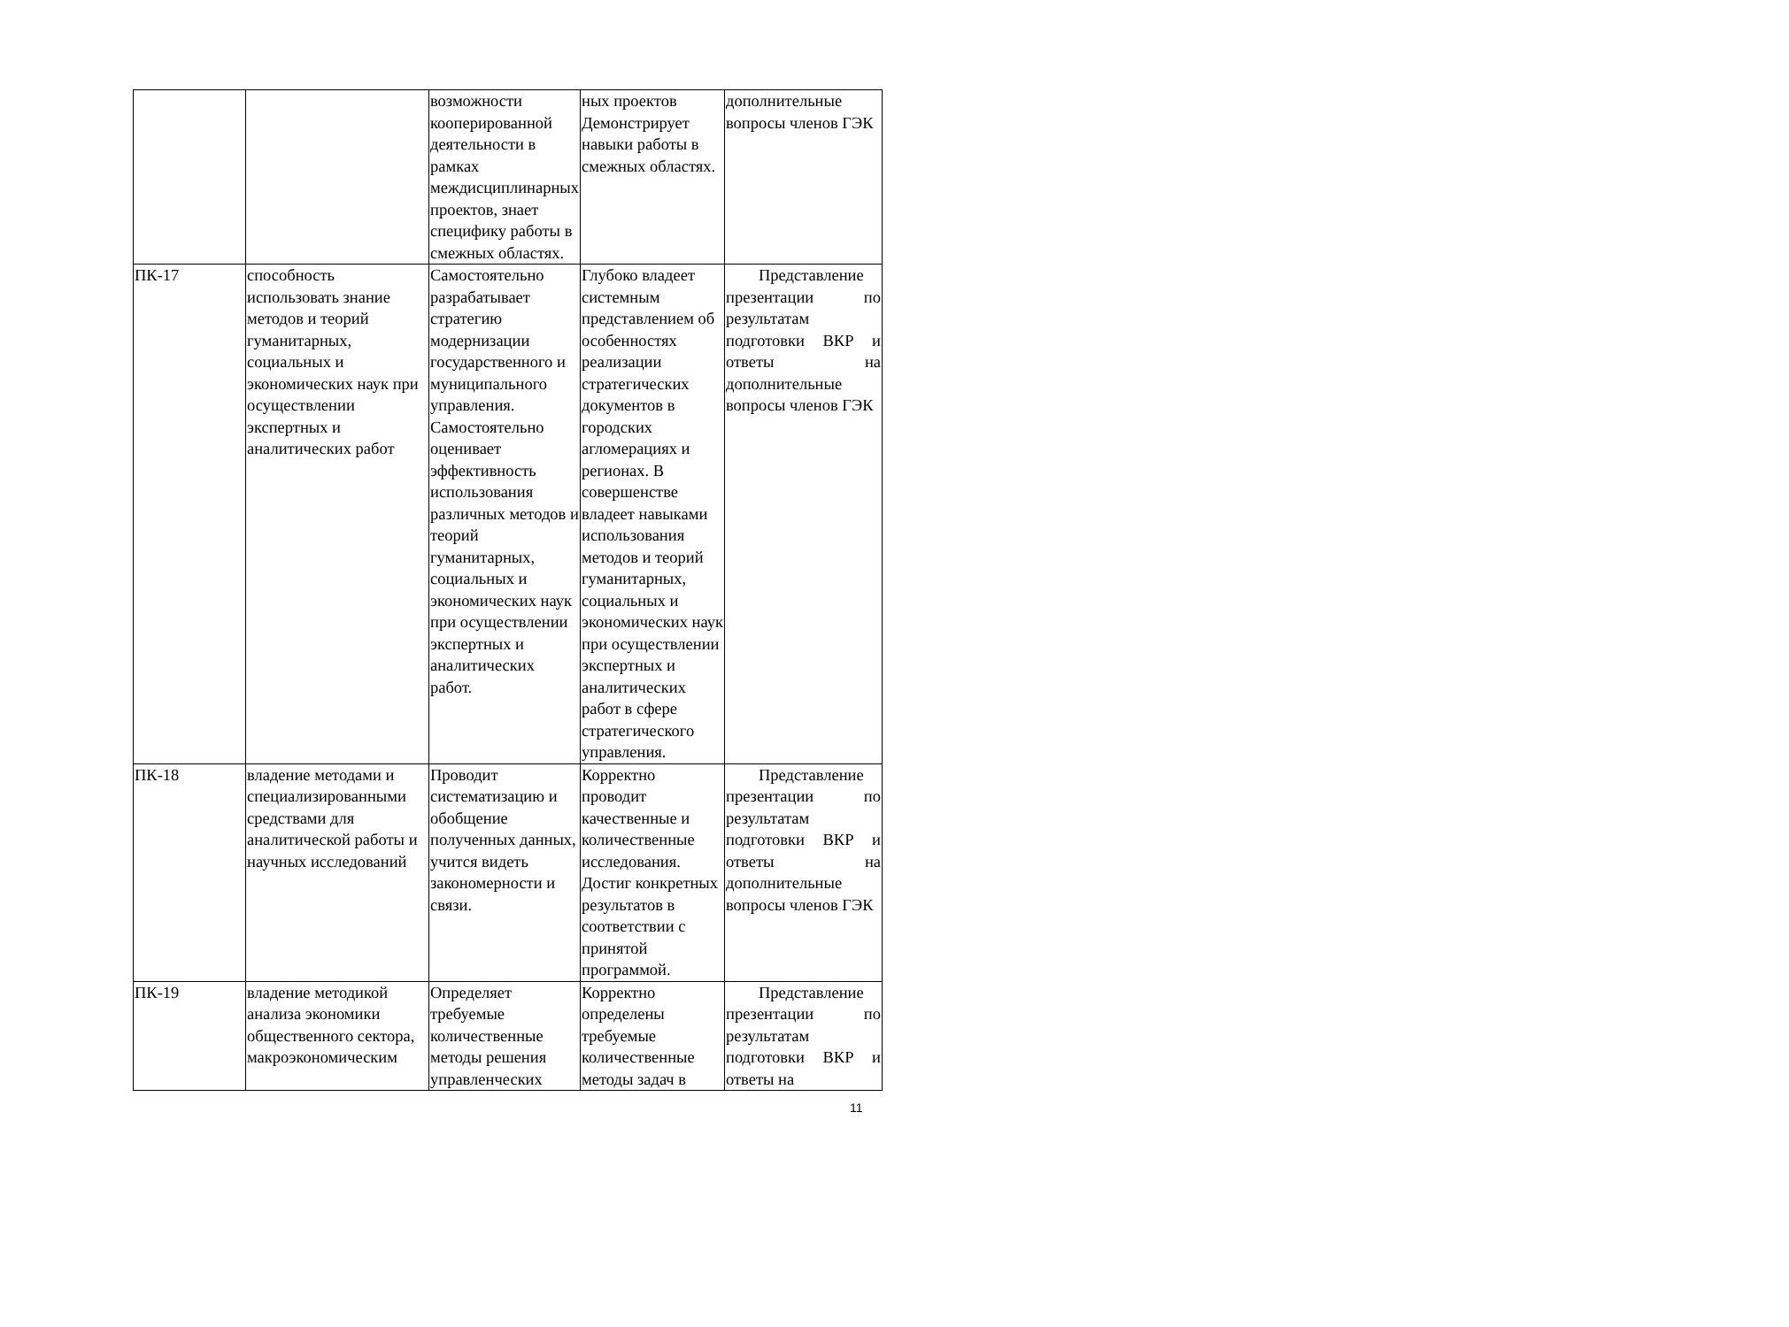| | | возможности кооперированной деятельности в рамках междисциплинарных проектов, знает специфику работы в смежных областях. | ных проектов Демонстрирует навыки работы в смежных областях. | дополнительные вопросы членов ГЭК |
| ПК-17 | способность использовать знание методов и теорий гуманитарных, социальных и экономических наук при осуществлении экспертных и аналитических работ | Самостоятельно разрабатывает стратегию модернизации государственного и муниципального управления. Самостоятельно оценивает эффективность использования различных методов и теорий гуманитарных, социальных и экономических наук при осуществлении экспертных и аналитических работ. | Глубоко владеет системным представлением об особенностях реализации стратегических документов в городских агломерациях и регионах. В совершенстве владеет навыками использования методов и теорий гуманитарных, социальных и экономических наук при осуществлении экспертных и аналитических работ в сфере стратегического управления. | Представление презентации по результатам подготовки ВКР и ответы на дополнительные вопросы членов ГЭК |
| ПК-18 | владение методами и специализированными средствами для аналитической работы и научных исследований | Проводит систематизацию и обобщение полученных данных, учится видеть закономерности и связи. | Корректно проводит качественные и количественные исследования. Достиг конкретных результатов в соответствии с принятой программой. | Представление презентации по результатам подготовки ВКР и ответы на дополнительные вопросы членов ГЭК |
| ПК-19 | владение методикой анализа экономики общественного сектора, макроэкономическим | Определяет требуемые количественные методы решения управленческих | Корректно определены требуемые количественные методы задач в | Представление презентации по результатам подготовки ВКР и ответы на |
11